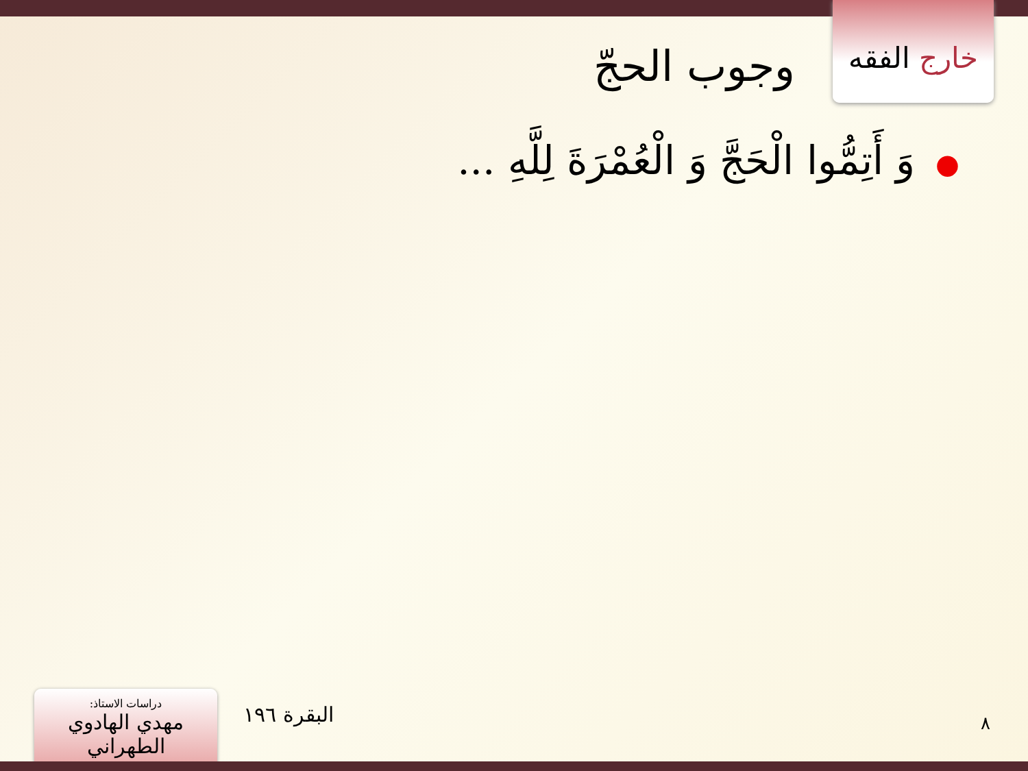خارج الفقه
وجوب الحجّ
●وَ أَتِمُّوا الْحَجَّ وَ الْعُمْرَةَ لِلَّهِ ...
دراسات الاستاذ:
مهدي الهادوي الطهراني
البقرة ١٩٦ ٨